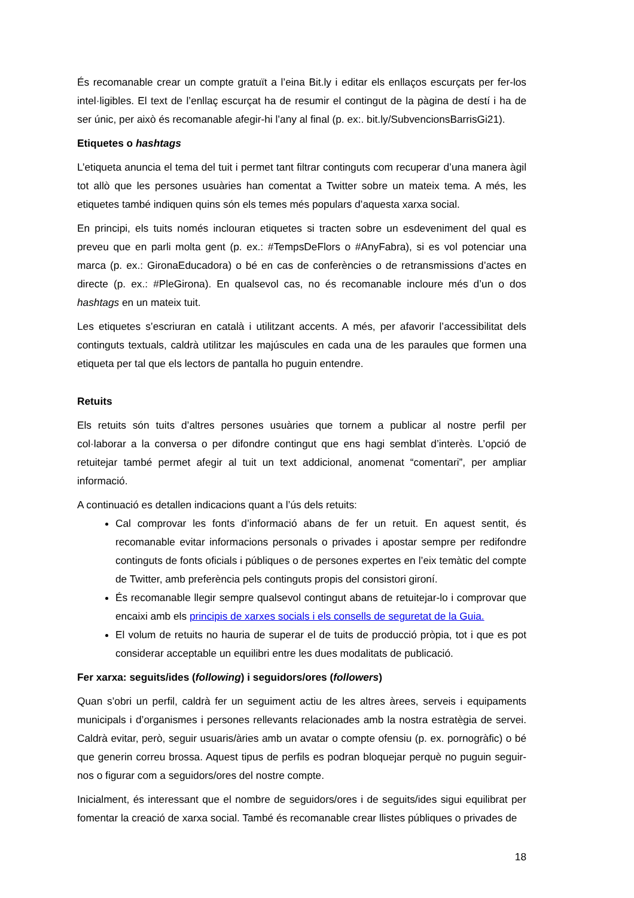És recomanable crear un compte gratuït a l’eina Bit.ly i editar els enllaços escurçats per fer-los intel·ligibles. El text de l’enllaç escurçat ha de resumir el contingut de la pàgina de destí i ha de ser únic, per això és recomanable afegir-hi l’any al final (p. ex:. bit.ly/SubvencionsBarrisGi21).
Etiquetes o hashtags
L’etiqueta anuncia el tema del tuit i permet tant filtrar continguts com recuperar d’una manera àgil tot allò que les persones usuàries han comentat a Twitter sobre un mateix tema. A més, les etiquetes també indiquen quins són els temes més populars d’aquesta xarxa social.
En principi, els tuits només inclouran etiquetes si tracten sobre un esdeveniment del qual es preveu que en parli molta gent (p. ex.: #TempsDeFlors o #AnyFabra), si es vol potenciar una marca (p. ex.: GironaEducadora) o bé en cas de conferències o de retransmissions d’actes en directe (p. ex.: #PleGirona). En qualsevol cas, no és recomanable incloure més d’un o dos hashtags en un mateix tuit.
Les etiquetes s’escriuran en català i utilitzant accents. A més, per afavorir l’accessibilitat dels continguts textuals, caldrà utilitzar les majúscules en cada una de les paraules que formen una etiqueta per tal que els lectors de pantalla ho puguin entendre.
Retuits
Els retuits són tuits d’altres persones usuàries que tornem a publicar al nostre perfil per col·laborar a la conversa o per difondre contingut que ens hagi semblat d’interès. L’opció de retuitejar també permet afegir al tuit un text addicional, anomenat “comentari”, per ampliar informació.
A continuació es detallen indicacions quant a l’ús dels retuits:
Cal comprovar les fonts d’informació abans de fer un retuit. En aquest sentit, és recomanable evitar informacions personals o privades i apostar sempre per redifondre continguts de fonts oficials i públiques o de persones expertes en l’eix temàtic del compte de Twitter, amb preferència pels continguts propis del consistori gironí.
És recomanable llegir sempre qualsevol contingut abans de retuitejar-lo i comprovar que encaixi amb els principis de xarxes socials i els consells de seguretat de la Guia.
El volum de retuits no hauria de superar el de tuits de producció pròpia, tot i que es pot considerar acceptable un equilibri entre les dues modalitats de publicació.
Fer xarxa: seguits/ides (following) i seguidors/ores (followers)
Quan s’obri un perfil, caldrà fer un seguiment actiu de les altres àrees, serveis i equipaments municipals i d’organismes i persones rellevants relacionades amb la nostra estratègia de servei. Caldrà evitar, però, seguir usuaris/àries amb un avatar o compte ofensiu (p. ex. pornogràfic) o bé que generin correu brossa. Aquest tipus de perfils es podran bloquejar perquè no puguin seguir-nos o figurar com a seguidors/ores del nostre compte.
Inicialment, és interessant que el nombre de seguidors/ores i de seguits/ides sigui equilibrat per fomentar la creació de xarxa social. També és recomanable crear llistes públiques o privades de
18